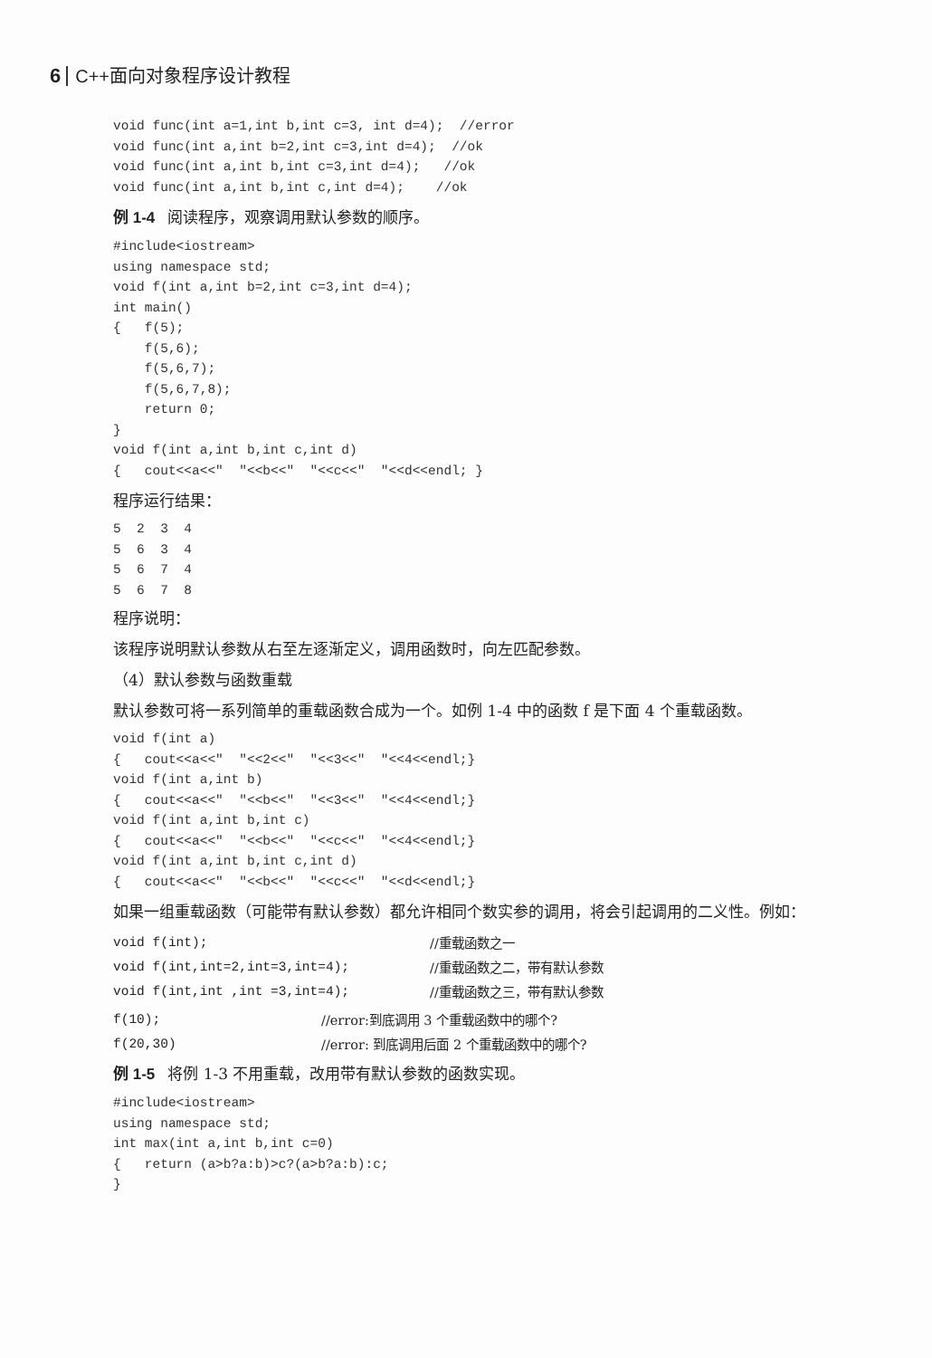6 C++面向对象程序设计教程
void func(int a=1,int b,int c=3, int d=4);  //error
void func(int a,int b=2,int c=3,int d=4);  //ok
void func(int a,int b,int c=3,int d=4);   //ok
void func(int a,int b,int c,int d=4);    //ok
例 1-4 阅读程序，观察调用默认参数的顺序。
#include<iostream>
using namespace std;
void f(int a,int b=2,int c=3,int d=4);
int main()
{   f(5);
    f(5,6);
    f(5,6,7);
    f(5,6,7,8);
    return 0;
}
void f(int a,int b,int c,int d)
{   cout<<a<<"  "<<b<<"  "<<c<<"  "<<d<<endl; }
程序运行结果：
5 2 3 4 5 6 3 4 5 6 7 4 5 6 7 8
程序说明：
该程序说明默认参数从右至左逐渐定义，调用函数时，向左匹配参数。
（4）默认参数与函数重载
默认参数可将一系列简单的重载函数合成为一个。如例 1-4 中的函数 f 是下面 4 个重载函数。
void f(int a)
{   cout<<a<<"  "<<2<<"  "<<3<<"  "<<4<<endl;}
void f(int a,int b)
{   cout<<a<<"  "<<b<<"  "<<3<<"  "<<4<<endl;}
void f(int a,int b,int c)
{   cout<<a<<"  "<<b<<"  "<<c<<"  "<<4<<endl;}
void f(int a,int b,int c,int d)
{   cout<<a<<"  "<<b<<"  "<<c<<"  "<<d<<endl;}
如果一组重载函数（可能带有默认参数）都允许相同个数实参的调用，将会引起调用的二义性。例如：
| void f(int); | //重载函数之一 |
| void f(int,int=2,int=3,int=4); | //重载函数之二，带有默认参数 |
| void f(int,int ,int =3,int=4); | //重载函数之三，带有默认参数 |
| f(10); | //error:到底调用 3 个重载函数中的哪个? |
| f(20,30) | //error: 到底调用后面 2 个重载函数中的哪个? |
例 1-5 将例 1-3 不用重载，改用带有默认参数的函数实现。
#include<iostream>
using namespace std;
int max(int a,int b,int c=0)
{   return (a>b?a:b)>c?(a>b?a:b):c;
}